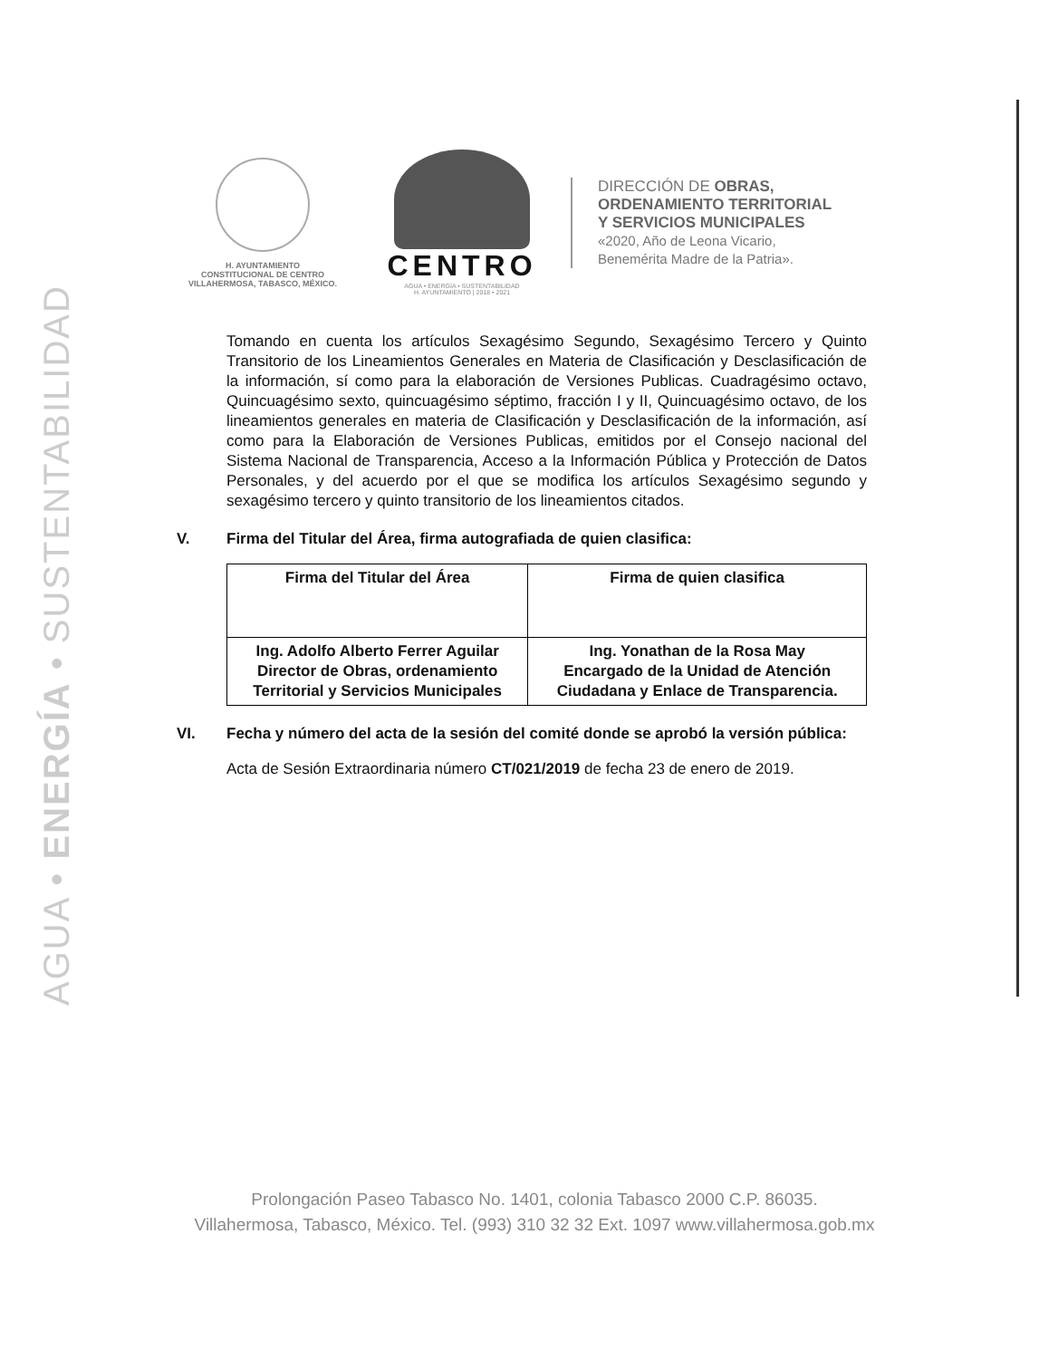AGUA • ENERGÍA • SUSTENTABILIDAD
H. AYUNTAMIENTO
CONSTITUCIONAL DE CENTRO
VILLAHERMOSA, TABASCO, MÉXICO.
CENTRO
AGUA • ENERGÍA • SUSTENTABILIDAD
H. AYUNTAMIENTO | 2018 • 2021
DIRECCIÓN DE OBRAS,
ORDENAMIENTO TERRITORIAL
Y SERVICIOS MUNICIPALES
«2020, Año de Leona Vicario,
Benemérita Madre de la Patria».
Tomando en cuenta los artículos Sexagésimo Segundo, Sexagésimo Tercero y Quinto Transitorio de los Lineamientos Generales en Materia de Clasificación y Desclasificación de la información, sí como para la elaboración de Versiones Publicas. Cuadragésimo octavo, Quincuagésimo sexto, quincuagésimo séptimo, fracción I y II, Quincuagésimo octavo, de los lineamientos generales en materia de Clasificación y Desclasificación de la información, así como para la Elaboración de Versiones Publicas, emitidos por el Consejo nacional del Sistema Nacional de Transparencia, Acceso a la Información Pública y Protección de Datos Personales, y del acuerdo por el que se modifica los artículos Sexagésimo segundo y sexagésimo tercero y quinto transitorio de los lineamientos citados.
V. Firma del Titular del Área, firma autografiada de quien clasifica:
| Firma del Titular del Área | Firma de quien clasifica |
| Ing. Adolfo Alberto Ferrer Aguilar Director de Obras, ordenamiento Territorial y Servicios Municipales | Ing. Yonathan de la Rosa May Encargado de la Unidad de Atención Ciudadana y Enlace de Transparencia. |
VI. Fecha y número del acta de la sesión del comité donde se aprobó la versión pública:
Acta de Sesión Extraordinaria número CT/021/2019 de fecha 23 de enero de 2019.
Prolongación Paseo Tabasco No. 1401, colonia Tabasco 2000 C.P. 86035.
Villahermosa, Tabasco, México. Tel. (993) 310 32 32 Ext. 1097 www.villahermosa.gob.mx